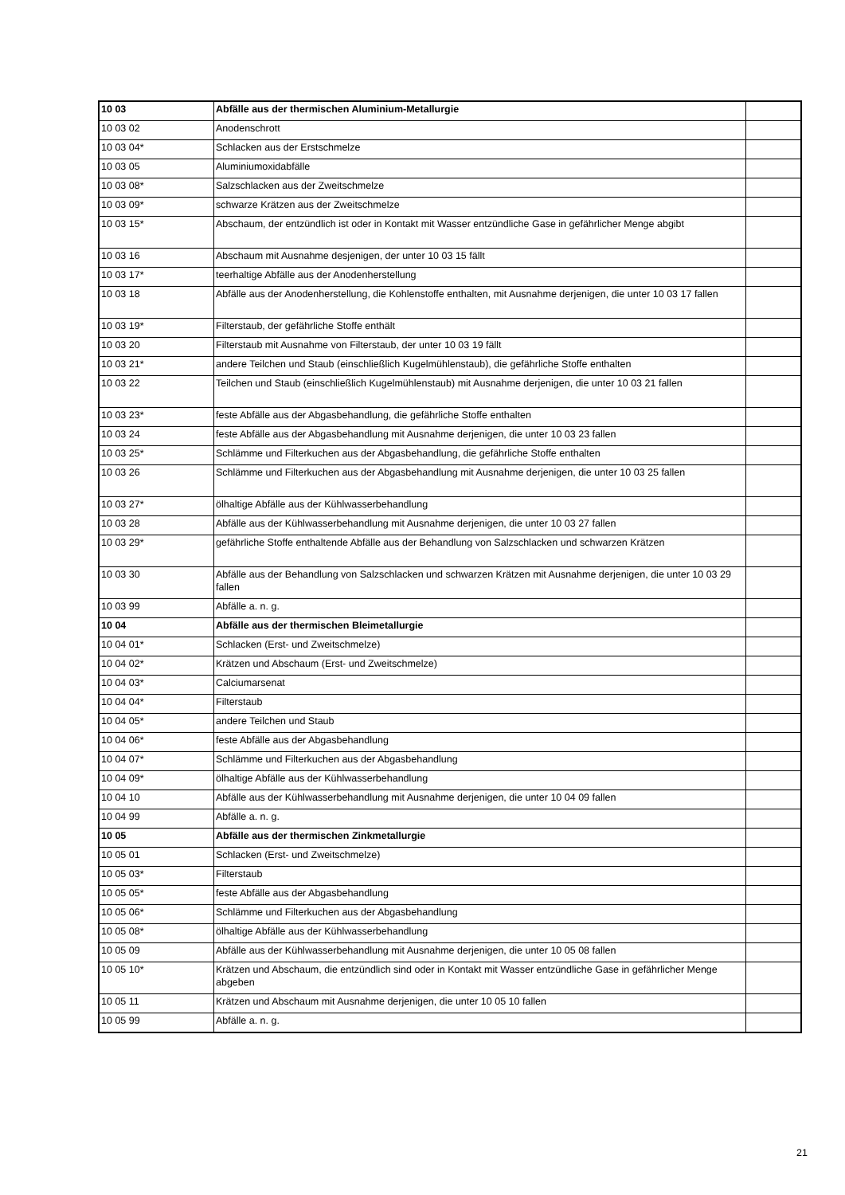| 10 03 | Abfälle aus der thermischen Aluminium-Metallurgie | |
| 10 03 02 | Anodenschrott | |
| 10 03 04* | Schlacken aus der Erstschmelze | |
| 10 03 05 | Aluminiumoxidabfälle | |
| 10 03 08* | Salzschlacken aus der Zweitschmelze | |
| 10 03 09* | schwarze Krätzen aus der Zweitschmelze | |
| 10 03 15* | Abschaum, der entzündlich ist oder in Kontakt mit Wasser entzündliche Gase in gefährlicher Menge abgibt | |
| 10 03 16 | Abschaum mit Ausnahme desjenigen, der unter 10 03 15 fällt | |
| 10 03 17* | teerhaltige Abfälle aus der Anodenherstellung | |
| 10 03 18 | Abfälle aus der Anodenherstellung, die Kohlenstoffe enthalten, mit Ausnahme derjenigen, die unter 10 03 17 fallen | |
| 10 03 19* | Filterstaub, der gefährliche Stoffe enthält | |
| 10 03 20 | Filterstaub mit Ausnahme von Filterstaub, der unter 10 03 19 fällt | |
| 10 03 21* | andere Teilchen und Staub (einschließlich Kugelmühlenstaub), die gefährliche Stoffe enthalten | |
| 10 03 22 | Teilchen und Staub (einschließlich Kugelmühlenstaub) mit Ausnahme derjenigen, die unter 10 03 21 fallen | |
| 10 03 23* | feste Abfälle aus der Abgasbehandlung, die gefährliche Stoffe enthalten | |
| 10 03 24 | feste Abfälle aus der Abgasbehandlung mit Ausnahme derjenigen, die unter 10 03 23 fallen | |
| 10 03 25* | Schlämme und Filterkuchen aus der Abgasbehandlung, die gefährliche Stoffe enthalten | |
| 10 03 26 | Schlämme und Filterkuchen aus der Abgasbehandlung mit Ausnahme derjenigen, die unter 10 03 25 fallen | |
| 10 03 27* | ölhaltige Abfälle aus der Kühlwasserbehandlung | |
| 10 03 28 | Abfälle aus der Kühlwasserbehandlung mit Ausnahme derjenigen, die unter 10 03 27 fallen | |
| 10 03 29* | gefährliche Stoffe enthaltende Abfälle aus der Behandlung von Salzschlacken und schwarzen Krätzen | |
| 10 03 30 | Abfälle aus der Behandlung von Salzschlacken und schwarzen Krätzen mit Ausnahme derjenigen, die unter 10 03 29 fallen | |
| 10 03 99 | Abfälle a. n. g. | |
| 10 04 | Abfälle aus der thermischen Bleimetallurgie | |
| 10 04 01* | Schlacken (Erst- und Zweitschmelze) | |
| 10 04 02* | Krätzen und Abschaum (Erst- und Zweitschmelze) | |
| 10 04 03* | Calciumarsenat | |
| 10 04 04* | Filterstaub | |
| 10 04 05* | andere Teilchen und Staub | |
| 10 04 06* | feste Abfälle aus der Abgasbehandlung | |
| 10 04 07* | Schlämme und Filterkuchen aus der Abgasbehandlung | |
| 10 04 09* | ölhaltige Abfälle aus der Kühlwasserbehandlung | |
| 10 04 10 | Abfälle aus der Kühlwasserbehandlung mit Ausnahme derjenigen, die unter 10 04 09 fallen | |
| 10 04 99 | Abfälle a. n. g. | |
| 10 05 | Abfälle aus der thermischen Zinkmetallurgie | |
| 10 05 01 | Schlacken (Erst- und Zweitschmelze) | |
| 10 05 03* | Filterstaub | |
| 10 05 05* | feste Abfälle aus der Abgasbehandlung | |
| 10 05 06* | Schlämme und Filterkuchen aus der Abgasbehandlung | |
| 10 05 08* | ölhaltige Abfälle aus der Kühlwasserbehandlung | |
| 10 05 09 | Abfälle aus der Kühlwasserbehandlung mit Ausnahme derjenigen, die unter 10 05 08 fallen | |
| 10 05 10* | Krätzen und Abschaum, die entzündlich sind oder in Kontakt mit Wasser entzündliche Gase in gefährlicher Menge abgeben | |
| 10 05 11 | Krätzen und Abschaum mit Ausnahme derjenigen, die unter 10 05 10 fallen | |
| 10 05 99 | Abfälle a. n. g. | |
21